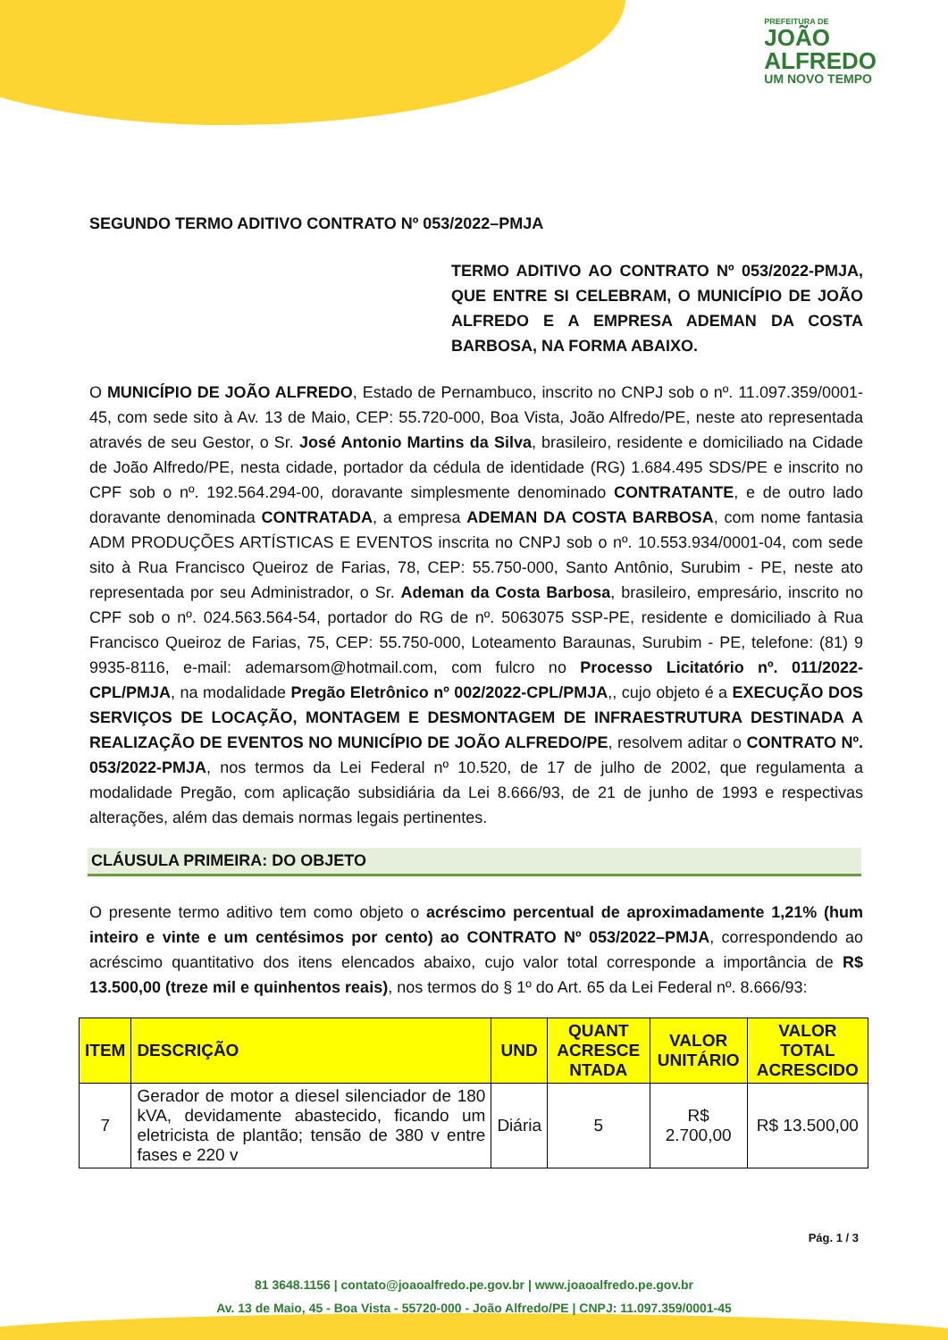PREFEITURA DE
JOÃO
ALFREDO
UM NOVO TEMPO
SEGUNDO TERMO ADITIVO CONTRATO Nº 053/2022–PMJA
TERMO ADITIVO AO CONTRATO Nº 053/2022-PMJA, QUE ENTRE SI CELEBRAM, O MUNICÍPIO DE JOÃO ALFREDO E A EMPRESA ADEMAN DA COSTA BARBOSA, NA FORMA ABAIXO.
O MUNICÍPIO DE JOÃO ALFREDO, Estado de Pernambuco, inscrito no CNPJ sob o nº. 11.097.359/0001-45, com sede sito à Av. 13 de Maio, CEP: 55.720-000, Boa Vista, João Alfredo/PE, neste ato representada através de seu Gestor, o Sr. José Antonio Martins da Silva, brasileiro, residente e domiciliado na Cidade de João Alfredo/PE, nesta cidade, portador da cédula de identidade (RG) 1.684.495 SDS/PE e inscrito no CPF sob o nº. 192.564.294-00, doravante simplesmente denominado CONTRATANTE, e de outro lado doravante denominada CONTRATADA, a empresa ADEMAN DA COSTA BARBOSA, com nome fantasia ADM PRODUÇÕES ARTÍSTICAS E EVENTOS inscrita no CNPJ sob o nº. 10.553.934/0001-04, com sede sito à Rua Francisco Queiroz de Farias, 78, CEP: 55.750-000, Santo Antônio, Surubim - PE, neste ato representada por seu Administrador, o Sr. Ademan da Costa Barbosa, brasileiro, empresário, inscrito no CPF sob o nº. 024.563.564-54, portador do RG de nº. 5063075 SSP-PE, residente e domiciliado à Rua Francisco Queiroz de Farias, 75, CEP: 55.750-000, Loteamento Baraunas, Surubim - PE, telefone: (81) 9 9935-8116, e-mail: ademarsom@hotmail.com, com fulcro no Processo Licitatório nº. 011/2022-CPL/PMJA, na modalidade Pregão Eletrônico nº 002/2022-CPL/PMJA,, cujo objeto é a EXECUÇÃO DOS SERVIÇOS DE LOCAÇÃO, MONTAGEM E DESMONTAGEM DE INFRAESTRUTURA DESTINADA A REALIZAÇÃO DE EVENTOS NO MUNICÍPIO DE JOÃO ALFREDO/PE, resolvem aditar o CONTRATO Nº. 053/2022-PMJA, nos termos da Lei Federal nº 10.520, de 17 de julho de 2002, que regulamenta a modalidade Pregão, com aplicação subsidiária da Lei 8.666/93, de 21 de junho de 1993 e respectivas alterações, além das demais normas legais pertinentes.
CLÁUSULA PRIMEIRA: DO OBJETO
O presente termo aditivo tem como objeto o acréscimo percentual de aproximadamente 1,21% (hum inteiro e vinte e um centésimos por cento) ao CONTRATO Nº 053/2022–PMJA, correspondendo ao acréscimo quantitativo dos itens elencados abaixo, cujo valor total corresponde a importância de R$ 13.500,00 (treze mil e quinhentos reais), nos termos do § 1º do Art. 65 da Lei Federal nº. 8.666/93:
| ITEM | DESCRIÇÃO | UND | QUANT ACRESCE NTADA | VALOR UNITÁRIO | VALOR TOTAL ACRESCIDO |
| --- | --- | --- | --- | --- | --- |
| 7 | Gerador de motor a diesel silenciador de 180 kVA, devidamente abastecido, ficando um eletricista de plantão; tensão de 380 v entre fases e 220 v | Diária | 5 | R$ 2.700,00 | R$ 13.500,00 |
Pág. 1 / 3
81 3648.1156 | contato@joaoalfredo.pe.gov.br | www.joaoalfredo.pe.gov.br
Av. 13 de Maio, 45 - Boa Vista - 55720-000 - João Alfredo/PE | CNPJ: 11.097.359/0001-45